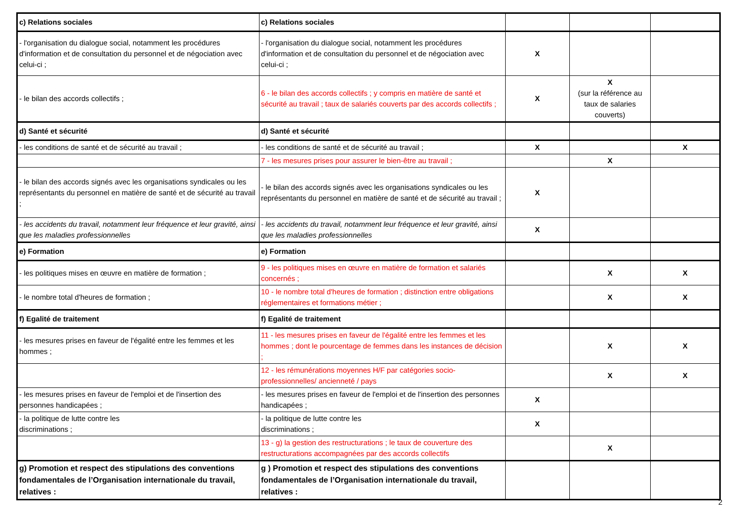| c) Relations sociales | c) Relations sociales | | | |
| - l'organisation du dialogue social, notamment les procédures d'information et de consultation du personnel et de négociation avec celui-ci ; | - l'organisation du dialogue social, notamment les procédures d'information et de consultation du personnel et de négociation avec celui-ci ; | X | | |
| - le bilan des accords collectifs ; | 6 - le bilan des accords collectifs ; y compris en matière de santé et sécurité au travail ; taux de salariés couverts par des accords collectifs ; | X | X (sur la référence au taux de salaries couverts) | |
| d) Santé et sécurité | d) Santé et sécurité | | | |
| - les conditions de santé et de sécurité au travail ; | - les conditions de santé et de sécurité au travail ; | X | | X |
| | 7 - les mesures prises pour assurer le bien-être au travail ; | | X | |
| - le bilan des accords signés avec les organisations syndicales ou les représentants du personnel en matière de santé et de sécurité au travail ; | - le bilan des accords signés avec les organisations syndicales ou les représentants du personnel en matière de santé et de sécurité au travail ; | X | | |
| - les accidents du travail, notamment leur fréquence et leur gravité, ainsi que les maladies professionnelles | - les accidents du travail, notamment leur fréquence et leur gravité, ainsi que les maladies professionnelles | X | | |
| e) Formation | e) Formation | | | |
| - les politiques mises en œuvre en matière de formation ; | 9 - les politiques mises en œuvre en matière de formation et salariés concernés ; | | X | X |
| - le nombre total d'heures de formation ; | 10 - le nombre total d'heures de formation ; distinction entre obligations réglementaires et formations métier ; | | X | X |
| f) Egalité de traitement | f) Egalité de traitement | | | |
| - les mesures prises en faveur de l'égalité entre les femmes et les hommes ; | 11 - les mesures prises en faveur de l'égalité entre les femmes et les hommes ; dont le pourcentage de femmes dans les instances de décision ; | | X | X |
| | 12 - les rémunérations moyennes H/F par catégories socio-professionnelles/ ancienneté / pays | | X | X |
| - les mesures prises en faveur de l'emploi et de l'insertion des personnes handicapées ; | - les mesures prises en faveur de l'emploi et de l'insertion des personnes handicapées ; | X | | |
| - la politique de lutte contre les discriminations ; | - la politique de lutte contre les discriminations ; | X | | |
| | 13 - g) la gestion des restructurations ; le taux de couverture des restructurations accompagnées par des accords collectifs | | X | |
| g) Promotion et respect des stipulations des conventions fondamentales de l’Organisation internationale du travail, relatives : | g ) Promotion et respect des stipulations des conventions fondamentales de l’Organisation internationale du travail, relatives : | | | |
2